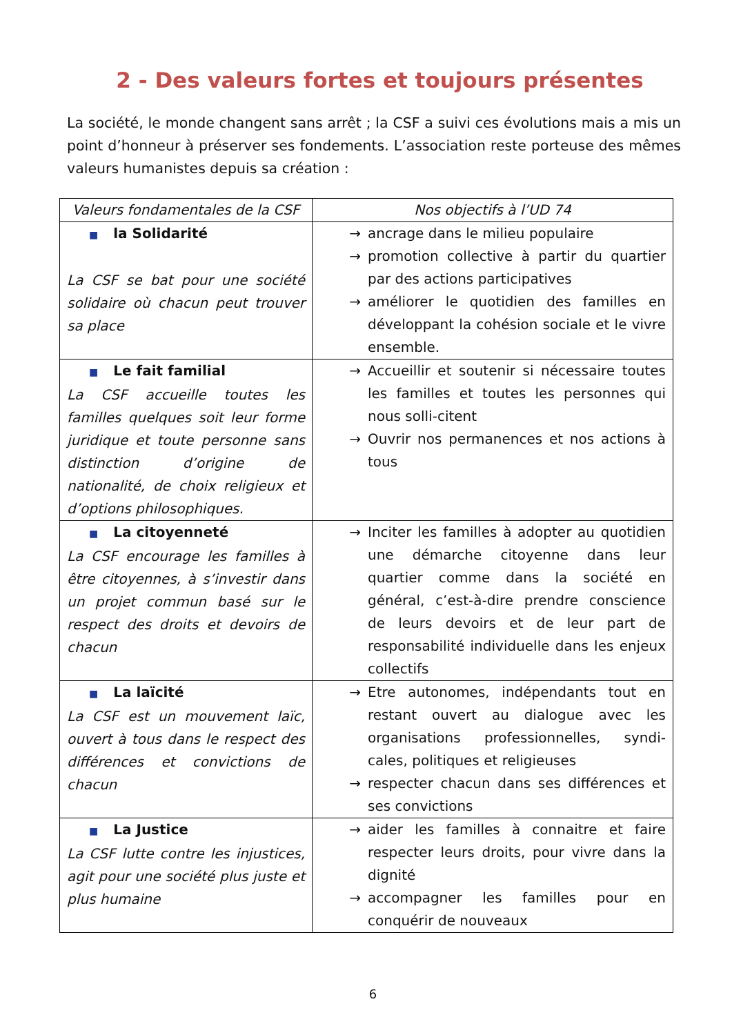2 - Des valeurs fortes et toujours présentes
La société, le monde changent sans arrêt ; la CSF a suivi ces évolutions mais a mis un point d’honneur à préserver ses fondements. L’association reste porteuse des mêmes valeurs humanistes depuis sa création :
| Valeurs fondamentales de la CSF | Nos objectifs à l’UD 74 |
| --- | --- |
| ■ la Solidarité La CSF se bat pour une société solidaire où chacun peut trouver sa place | → ancrage dans le milieu populaire → promotion collective à partir du quartier par des actions participatives → améliorer le quotidien des familles en développant la cohésion sociale et le vivre ensemble. |
| ■ Le fait familial La CSF accueille toutes les familles quelques soit leur forme juridique et toute personne sans distinction d’origine de nationalité, de choix religieux et d’options philosophiques. | → Accueillir et soutenir si nécessaire toutes les familles et toutes les personnes qui nous solli-citent → Ouvrir nos permanences et nos actions à tous |
| ■ La citoyenneté La CSF encourage les familles à être citoyennes, à s’investir dans un projet commun basé sur le respect des droits et devoirs de chacun | → Inciter les familles à adopter au quotidien une démarche citoyenne dans leur quartier comme dans la société en général, c’est-à-dire prendre conscience de leurs devoirs et de leur part de responsabilité individuelle dans les enjeux collectifs |
| ■ La laïcité La CSF est un mouvement laïc, ouvert à tous dans le respect des différences et convictions de chacun | → Etre autonomes, indépendants tout en restant ouvert au dialogue avec les organisations professionnelles, syndi-cales, politiques et religieuses → respecter chacun dans ses différences et ses convictions |
| ■ La Justice La CSF lutte contre les injustices, agit pour une société plus juste et plus humaine | → aider les familles à connaitre et faire respecter leurs droits, pour vivre dans la dignité → accompagner les familles pour en conquérir de nouveaux |
6